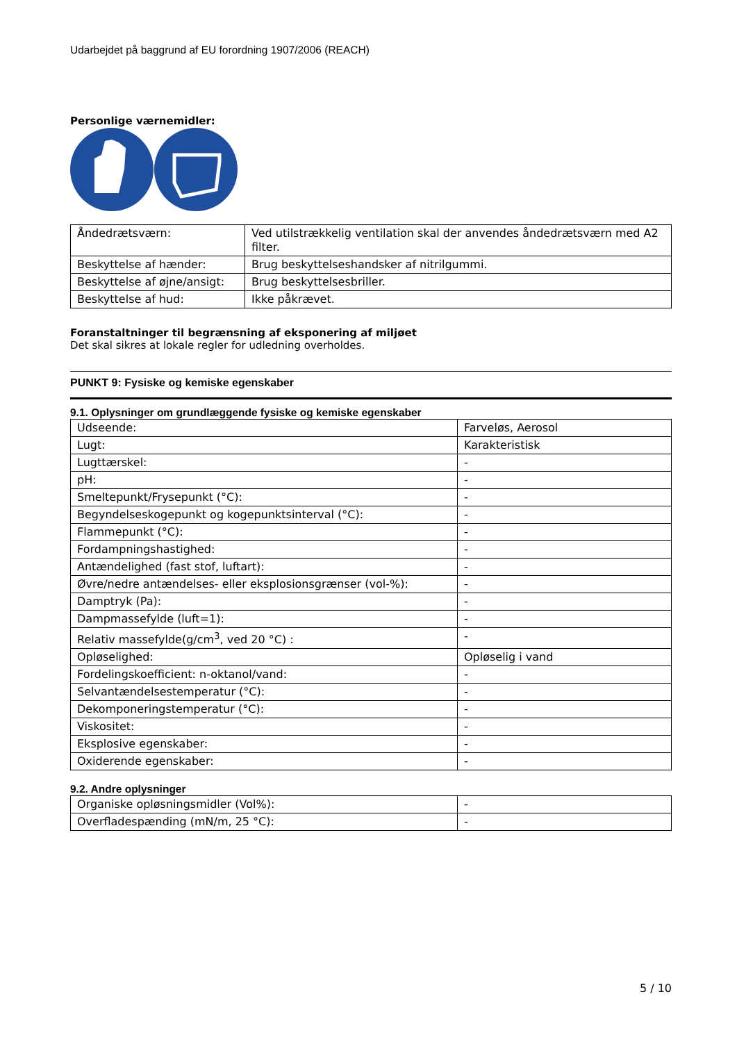Udarbejdet på baggrund af EU forordning 1907/2006 (REACH)
Personlige værnemidler:
| Åndedrætsværn: | Ved utilstrækkelig ventilation skal der anvendes åndedrætsværn med A2 filter. |
| Beskyttelse af hænder: | Brug beskyttelseshandsker af nitrilgummi. |
| Beskyttelse af øjne/ansigt: | Brug beskyttelsesbriller. |
| Beskyttelse af hud: | Ikke påkrævet. |
Foranstaltninger til begrænsning af eksponering af miljøet
Det skal sikres at lokale regler for udledning overholdes.
PUNKT 9: Fysiske og kemiske egenskaber
9.1. Oplysninger om grundlæggende fysiske og kemiske egenskaber
| Udseende: | Farveløs, Aerosol |
| Lugt: | Karakteristisk |
| Lugttærskel: | - |
| pH: | - |
| Smeltepunkt/Frysepunkt (°C): | - |
| Begyndelseskogepunkt og kogepunktsinterval (°C): | - |
| Flammepunkt (°C): | - |
| Fordampningshastighed: | - |
| Antændelighed (fast stof, luftart): | - |
| Øvre/nedre antændelses- eller eksplosionsgrænser (vol-%): | - |
| Damptryk (Pa): | - |
| Dampmassefylde (luft=1): | - |
| Relativ massefylde(g/cm<sup>3</sup>, ved 20 °C) : | - |
| Opløselighed: | Opløselig i vand |
| Fordelingskoefficient: n-oktanol/vand: | - |
| Selvantændelsestemperatur (°C): | - |
| Dekomponeringstemperatur (°C): | - |
| Viskositet: | - |
| Eksplosive egenskaber: | - |
| Oxiderende egenskaber: | - |
9.2. Andre oplysninger
| Organiske opløsningsmidler (Vol%): | - |
| Overfladespænding (mN/m, 25 °C): | - |
5 / 10